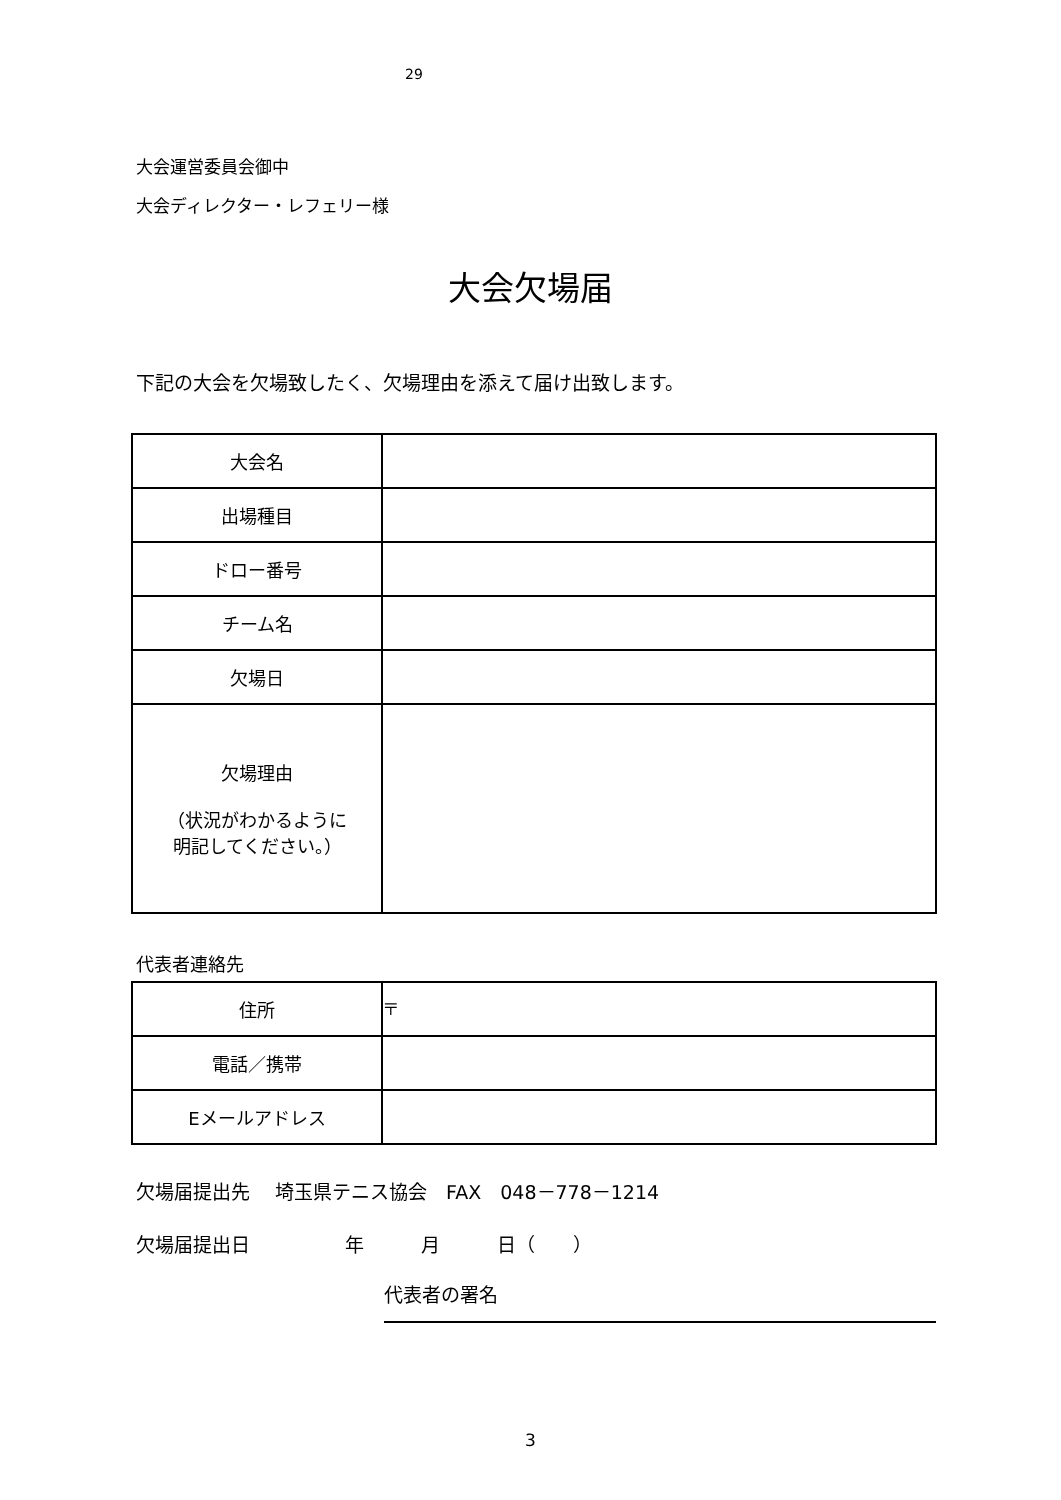29
大会運営委員会御中
大会ディレクター・レフェリー様
大会欠場届
下記の大会を欠場致したく、欠場理由を添えて届け出致します。
| 大会名 | |
| 出場種目 | |
| ドロー番号 | |
| チーム名 | |
| 欠場日 | |
| 欠場理由 （状況がわかるように 明記してください。） | |
代表者連絡先
| 住所 | 〒 |
| 電話／携帯 | |
| Eメールアドレス | |
欠場届提出先　 埼玉県テニス協会　FAX　048－778－1214
欠場届提出日　　　　　年　　　月　　　日（　　）
代表者の署名
3